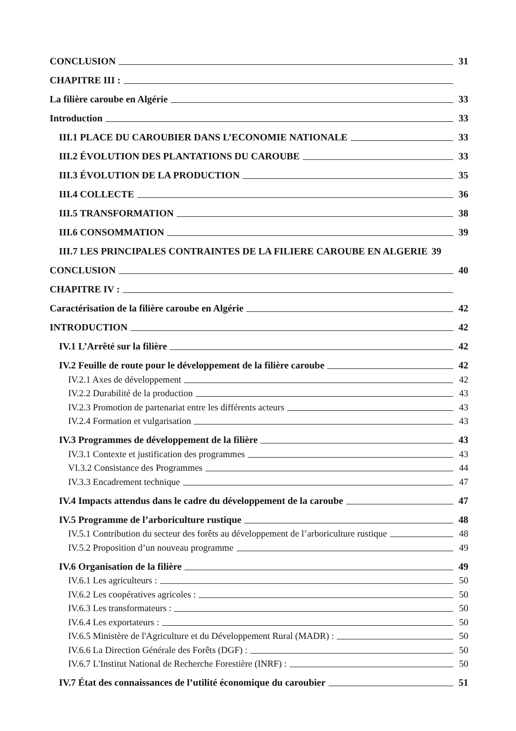CONCLUSION 31
CHAPITRE III :
La filière caroube en Algérie 33
Introduction 33
III.1 PLACE DU CAROUBIER DANS L’ECONOMIE NATIONALE 33
III.2 ÉVOLUTION DES PLANTATIONS DU CAROUBE 33
III.3 ÉVOLUTION DE LA PRODUCTION 35
III.4 COLLECTE 36
III.5 TRANSFORMATION 38
III.6 CONSOMMATION 39
III.7 LES PRINCIPALES CONTRAINTES DE LA FILIERE CAROUBE EN ALGERIE 39
CONCLUSION 40
CHAPITRE IV :
Caractérisation de la filière caroube en Algérie 42
INTRODUCTION 42
IV.1 L’Arrêté sur la filière 42
IV.2 Feuille de route pour le développement de la filière caroube 42
IV.2.1 Axes de développement 42
IV.2.2 Durabilité de la production 43
IV.2.3 Promotion de partenariat entre les différents acteurs 43
IV.2.4 Formation et vulgarisation 43
IV.3 Programmes de développement de la filière 43
IV.3.1 Contexte et justification des programmes 43
VI.3.2 Consistance des Programmes 44
IV.3.3 Encadrement technique 47
IV.4 Impacts attendus dans le cadre du développement de la caroube 47
IV.5 Programme de l’arboriculture rustique 48
IV.5.1 Contribution du secteur des forêts au développement de l’arboriculture rustique 48
IV.5.2 Proposition d’un nouveau programme 49
IV.6 Organisation de la filière 49
IV.6.1 Les agriculteurs : 50
IV.6.2 Les coopératives agricoles : 50
IV.6.3 Les transformateurs : 50
IV.6.4 Les exportateurs : 50
IV.6.5 Ministère de l'Agriculture et du Développement Rural (MADR) : 50
IV.6.6 La Direction Générale des Forêts (DGF) : 50
IV.6.7 L'Institut National de Recherche Forestière (INRF) : 50
IV.7 État des connaissances de l’utilité économique du caroubier 51